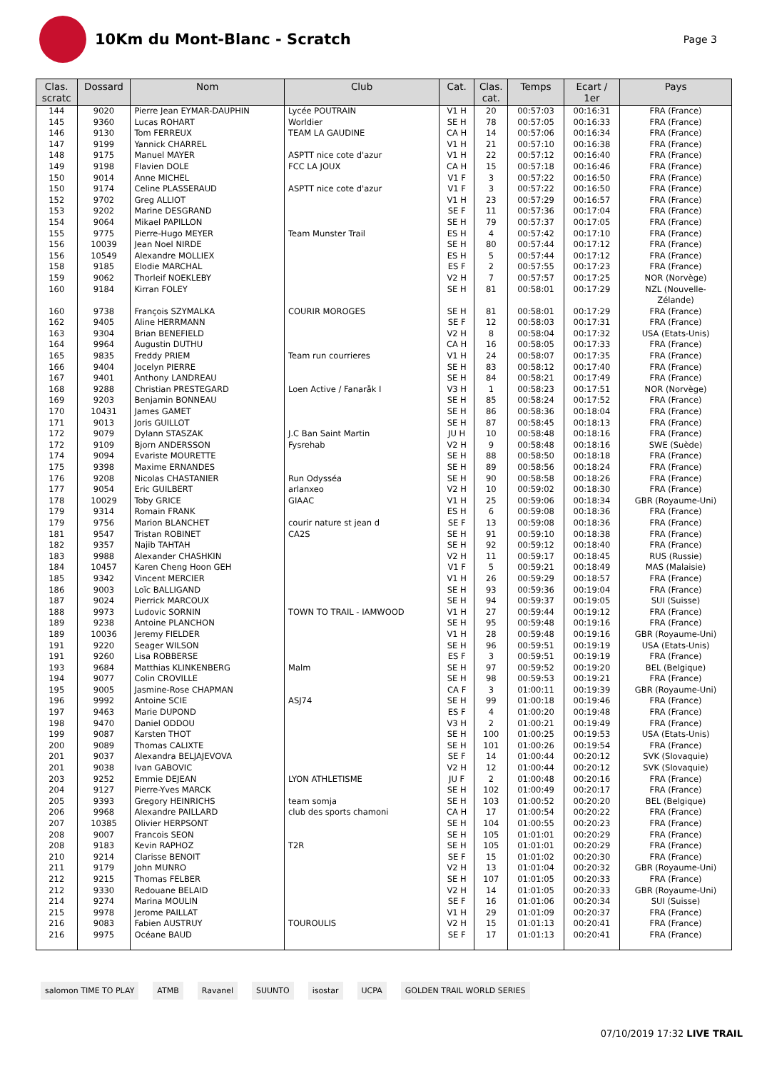10Km du Mont-Blanc - Scratch
Page 3
| Clas. scratc | Dossard | Nom | Club | Cat. | Clas. cat. | Temps | Ecart / 1er | Pays |
| --- | --- | --- | --- | --- | --- | --- | --- | --- |
| 144 | 9020 | Pierre Jean EYMAR-DAUPHIN | Lycée POUTRAIN | V1 H | 20 | 00:57:03 | 00:16:31 | FRA (France) |
| 145 | 9360 | Lucas ROHART | Worldier | SE H | 78 | 00:57:05 | 00:16:33 | FRA (France) |
| 146 | 9130 | Tom FERREUX | TEAM LA GAUDINE | CA H | 14 | 00:57:06 | 00:16:34 | FRA (France) |
| 147 | 9199 | Yannick CHARREL | | V1 H | 21 | 00:57:10 | 00:16:38 | FRA (France) |
| 148 | 9175 | Manuel MAYER | ASPTT nice cote d'azur | V1 H | 22 | 00:57:12 | 00:16:40 | FRA (France) |
| 149 | 9198 | Flavien DOLE | FCC LA JOUX | CA H | 15 | 00:57:18 | 00:16:46 | FRA (France) |
| 150 | 9014 | Anne MICHEL | | V1 F | 3 | 00:57:22 | 00:16:50 | FRA (France) |
| 150 | 9174 | Celine PLASSERAUD | ASPTT nice cote d'azur | V1 F | 3 | 00:57:22 | 00:16:50 | FRA (France) |
| 152 | 9702 | Greg ALLIOT | | V1 H | 23 | 00:57:29 | 00:16:57 | FRA (France) |
| 153 | 9202 | Marine DESGRAND | | SE F | 11 | 00:57:36 | 00:17:04 | FRA (France) |
| 154 | 9064 | Mikael PAPILLON | | SE H | 79 | 00:57:37 | 00:17:05 | FRA (France) |
| 155 | 9775 | Pierre-Hugo MEYER | Team Munster Trail | ES H | 4 | 00:57:42 | 00:17:10 | FRA (France) |
| 156 | 10039 | Jean Noel NIRDE | | SE H | 80 | 00:57:44 | 00:17:12 | FRA (France) |
| 156 | 10549 | Alexandre MOLLIEX | | ES H | 5 | 00:57:44 | 00:17:12 | FRA (France) |
| 158 | 9185 | Elodie MARCHAL | | ES F | 2 | 00:57:55 | 00:17:23 | FRA (France) |
| 159 | 9062 | Thorleif NOEKLEBY | | V2 H | 7 | 00:57:57 | 00:17:25 | NOR (Norvège) |
| 160 | 9184 | Kirran FOLEY | | SE H | 81 | 00:58:01 | 00:17:29 | NZL (Nouvelle- Zélande) |
| 160 | 9738 | François SZYMALKA | COURIR MOROGES | SE H | 81 | 00:58:01 | 00:17:29 | FRA (France) |
| 162 | 9405 | Aline HERRMANN | | SE F | 12 | 00:58:03 | 00:17:31 | FRA (France) |
| 163 | 9304 | Brian BENEFIELD | | V2 H | 8 | 00:58:04 | 00:17:32 | USA (Etats-Unis) |
| 164 | 9964 | Augustin DUTHU | | CA H | 16 | 00:58:05 | 00:17:33 | FRA (France) |
| 165 | 9835 | Freddy PRIEM | Team run courrieres | V1 H | 24 | 00:58:07 | 00:17:35 | FRA (France) |
| 166 | 9404 | Jocelyn PIERRE | | SE H | 83 | 00:58:12 | 00:17:40 | FRA (France) |
| 167 | 9401 | Anthony LANDREAU | | SE H | 84 | 00:58:21 | 00:17:49 | FRA (France) |
| 168 | 9288 | Christian PRESTEGARD | Loen Active / Fanaråk I | V3 H | 1 | 00:58:23 | 00:17:51 | NOR (Norvège) |
| 169 | 9203 | Benjamin BONNEAU | | SE H | 85 | 00:58:24 | 00:17:52 | FRA (France) |
| 170 | 10431 | James GAMET | | SE H | 86 | 00:58:36 | 00:18:04 | FRA (France) |
| 171 | 9013 | Joris GUILLOT | | SE H | 87 | 00:58:45 | 00:18:13 | FRA (France) |
| 172 | 9079 | Dylann STASZAK | J.C Ban Saint Martin | JU H | 10 | 00:58:48 | 00:18:16 | FRA (France) |
| 172 | 9109 | Bjorn ANDERSSON | Fysrehab | V2 H | 9 | 00:58:48 | 00:18:16 | SWE (Suède) |
| 174 | 9094 | Evariste MOURETTE | | SE H | 88 | 00:58:50 | 00:18:18 | FRA (France) |
| 175 | 9398 | Maxime ERNANDES | | SE H | 89 | 00:58:56 | 00:18:24 | FRA (France) |
| 176 | 9208 | Nicolas CHASTANIER | Run Odysséa | SE H | 90 | 00:58:58 | 00:18:26 | FRA (France) |
| 177 | 9054 | Eric GUILBERT | arlanxeo | V2 H | 10 | 00:59:02 | 00:18:30 | FRA (France) |
| 178 | 10029 | Toby GRICE | GIAAC | V1 H | 25 | 00:59:06 | 00:18:34 | GBR (Royaume-Uni) |
| 179 | 9314 | Romain FRANK | | ES H | 6 | 00:59:08 | 00:18:36 | FRA (France) |
| 179 | 9756 | Marion BLANCHET | courir nature st jean d | SE F | 13 | 00:59:08 | 00:18:36 | FRA (France) |
| 181 | 9547 | Tristan ROBINET | CA2S | SE H | 91 | 00:59:10 | 00:18:38 | FRA (France) |
| 182 | 9357 | Najib TAHTAH | | SE H | 92 | 00:59:12 | 00:18:40 | FRA (France) |
| 183 | 9988 | Alexander CHASHKIN | | V2 H | 11 | 00:59:17 | 00:18:45 | RUS (Russie) |
| 184 | 10457 | Karen Cheng Hoon GEH | | V1 F | 5 | 00:59:21 | 00:18:49 | MAS (Malaisie) |
| 185 | 9342 | Vincent MERCIER | | V1 H | 26 | 00:59:29 | 00:18:57 | FRA (France) |
| 186 | 9003 | Loïc BALLIGAND | | SE H | 93 | 00:59:36 | 00:19:04 | FRA (France) |
| 187 | 9024 | Pierrick MARCOUX | | SE H | 94 | 00:59:37 | 00:19:05 | SUI (Suisse) |
| 188 | 9973 | Ludovic SORNIN | TOWN TO TRAIL - IAMWOOD | V1 H | 27 | 00:59:44 | 00:19:12 | FRA (France) |
| 189 | 9238 | Antoine PLANCHON | | SE H | 95 | 00:59:48 | 00:19:16 | FRA (France) |
| 189 | 10036 | Jeremy FIELDER | | V1 H | 28 | 00:59:48 | 00:19:16 | GBR (Royaume-Uni) |
| 191 | 9220 | Seager WILSON | | SE H | 96 | 00:59:51 | 00:19:19 | USA (Etats-Unis) |
| 191 | 9260 | Lisa ROBBERSE | | ES F | 3 | 00:59:51 | 00:19:19 | FRA (France) |
| 193 | 9684 | Matthias KLINKENBERG | Malm | SE H | 97 | 00:59:52 | 00:19:20 | BEL (Belgique) |
| 194 | 9077 | Colin CROVILLE | | SE H | 98 | 00:59:53 | 00:19:21 | FRA (France) |
| 195 | 9005 | Jasmine-Rose CHAPMAN | | CA F | 3 | 01:00:11 | 00:19:39 | GBR (Royaume-Uni) |
| 196 | 9992 | Antoine SCIE | ASJ74 | SE H | 99 | 01:00:18 | 00:19:46 | FRA (France) |
| 197 | 9463 | Marie DUPOND | | ES F | 4 | 01:00:20 | 00:19:48 | FRA (France) |
| 198 | 9470 | Daniel ODDOU | | V3 H | 2 | 01:00:21 | 00:19:49 | FRA (France) |
| 199 | 9087 | Karsten THOT | | SE H | 100 | 01:00:25 | 00:19:53 | USA (Etats-Unis) |
| 200 | 9089 | Thomas CALIXTE | | SE H | 101 | 01:00:26 | 00:19:54 | FRA (France) |
| 201 | 9037 | Alexandra BELJAJEVOVA | | SE F | 14 | 01:00:44 | 00:20:12 | SVK (Slovaquie) |
| 201 | 9038 | Ivan GABOVIC | | V2 H | 12 | 01:00:44 | 00:20:12 | SVK (Slovaquie) |
| 203 | 9252 | Emmie DEJEAN | LYON ATHLETISME | JU F | 2 | 01:00:48 | 00:20:16 | FRA (France) |
| 204 | 9127 | Pierre-Yves MARCK | | SE H | 102 | 01:00:49 | 00:20:17 | FRA (France) |
| 205 | 9393 | Gregory HEINRICHS | team somja | SE H | 103 | 01:00:52 | 00:20:20 | BEL (Belgique) |
| 206 | 9968 | Alexandre PAILLARD | club des sports chamoni | CA H | 17 | 01:00:54 | 00:20:22 | FRA (France) |
| 207 | 10385 | Olivier HERPSONT | | SE H | 104 | 01:00:55 | 00:20:23 | FRA (France) |
| 208 | 9007 | Francois SEON | | SE H | 105 | 01:01:01 | 00:20:29 | FRA (France) |
| 208 | 9183 | Kevin RAPHOZ | T2R | SE H | 105 | 01:01:01 | 00:20:29 | FRA (France) |
| 210 | 9214 | Clarisse BENOIT | | SE F | 15 | 01:01:02 | 00:20:30 | FRA (France) |
| 211 | 9179 | John MUNRO | | V2 H | 13 | 01:01:04 | 00:20:32 | GBR (Royaume-Uni) |
| 212 | 9215 | Thomas FELBER | | SE H | 107 | 01:01:05 | 00:20:33 | FRA (France) |
| 212 | 9330 | Redouane BELAID | | V2 H | 14 | 01:01:05 | 00:20:33 | GBR (Royaume-Uni) |
| 214 | 9274 | Marina MOULIN | | SE F | 16 | 01:01:06 | 00:20:34 | SUI (Suisse) |
| 215 | 9978 | Jerome PAILLAT | | V1 H | 29 | 01:01:09 | 00:20:37 | FRA (France) |
| 216 | 9083 | Fabien AUSTRUY | TOUROULIS | V2 H | 15 | 01:01:13 | 00:20:41 | FRA (France) |
| 216 | 9975 | Océane BAUD | | SE F | 17 | 01:01:13 | 00:20:41 | FRA (France) |
salomon TIME TO PLAY ATMB Ravanel SUUNTO isostar UCPA GOLDEN TRAIL WORLD SERIES
07/10/2019 17:32 LIVE TRAIL